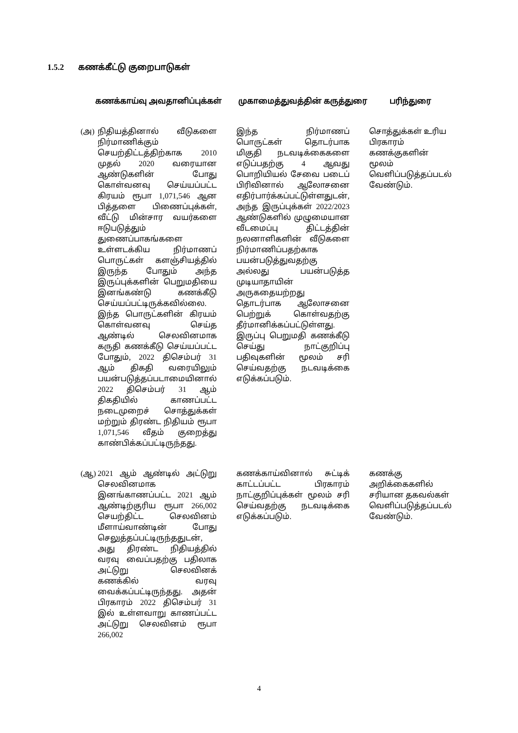1.5.2 கணக்கீட்டு குறைபாடுகள்
| கணக்காய்வு அவதானிப்புக்கள் | | முகாமைத்துவத்தின் கருத்துரை | பரிந்துரை |
| --- | --- | --- | --- |
| (அ) | நிதியத்தினால் வீடுகளை நிர்மாணிக்கும் செயற்திட்டத்திற்காக 2010 முதல் 2020 வரையான ஆண்டுகளின் போது கொள்வனவு செய்யப்பட்ட கிரயம் ரூபா 1,071,546 ஆன பித்தளை பிணைப்புக்கள், வீட்டு மின்சார வயர்களை ஈடுபடுத்தும் துணைப்பாகங்களை உள்ளடக்கிய நிர்மாணப் பொருட்கள் களஞ்சியத்தில் இருந்த போதும் அந்த இருப்புக்களின் பெறுமதியை இனங்கண்டு கணக்கீடு செய்யப்பட்டிருக்கவில்லை. இந்த பொருட்களின் கிரயம் கொள்வனவு செய்த ஆண்டில் செலவினமாக கருதி கணக்கீடு செய்யப்பட்ட போதும், 2022 திசெம்பர் 31 ஆம் திகதி வரையிலும் பயன்படுத்தப்படாமையினால் 2022 திசெம்பர் 31 ஆம் திகதியில் காணப்பட்ட நடைமுறைச் சொத்துக்கள் மற்றும் திரண்ட நிதியம் ரூபா 1,071,546 வீதம் குறைத்து காண்பிக்கப்பட்டிருந்தது. | இந்த நிர்மாணப் பொருட்கள் தொடர்பாக மிகுதி நடவடிக்கைகளை எடுப்பதற்கு 4 ஆவது பொறியியல் சேவை படைப் பிரிவினால் ஆலோசனை எதிர்பார்க்கப்பட்டுள்ளதுடன், அந்த இருப்புக்கள் 2022/2023 ஆண்டுகளில் முழுமையான வீடமைப்பு திட்டத்தின் நலனாளிகளின் வீடுகளை நிர்மாணிப்பதற்காக பயன்படுத்துவதற்கு அல்லது பயன்படுத்த முடியாதாயின் அருகதையற்றது தொடர்பாக ஆலோசனை பெற்றுக் கொள்வதற்கு தீர்மானிக்கப்பட்டுள்ளது. இருப்பு பெறுமதி கணக்கீடு செய்து நாட்குறிப்பு பதிவுகளின் மூலம் சரி செய்வதற்கு நடவடிக்கை எடுக்கப்படும். | சொத்துக்கள் உரிய பிரகாரம் கணக்குகளின் மூலம் வெளிப்படுத்தப்படல் வேண்டும். |
| (ஆ) | 2021 ஆம் ஆண்டில் அட்டுறு செலவினமாக இனங்காணப்பட்ட 2021 ஆம் ஆண்டிற்குரிய ரூபா 266,002 செயற்திட்ட செலவினம் மீளாய்வாண்டின் போது செலுத்தப்பட்டிருந்ததுடன், அது திரண்ட நிதியத்தில் வரவு வைப்பதற்கு பதிலாக அட்டுறு செலவினக் கணக்கில் வரவு வைக்கப்பட்டிருந்தது. அதன் பிரகாரம் 2022 திசெம்பர் 31 இல் உள்ளவாறு காணப்பட்ட அட்டுறு செலவினம் ரூபா 266,002 | கணக்காய்வினால் சுட்டிக் காட்டப்பட்ட பிரகாரம் நாட்குறிப்புக்கள் மூலம் சரி செய்வதற்கு நடவடிக்கை எடுக்கப்படும். | கணக்கு அறிக்கைகளில் சரியான தகவல்கள் வெளிப்படுத்தப்படல் வேண்டும். |
4